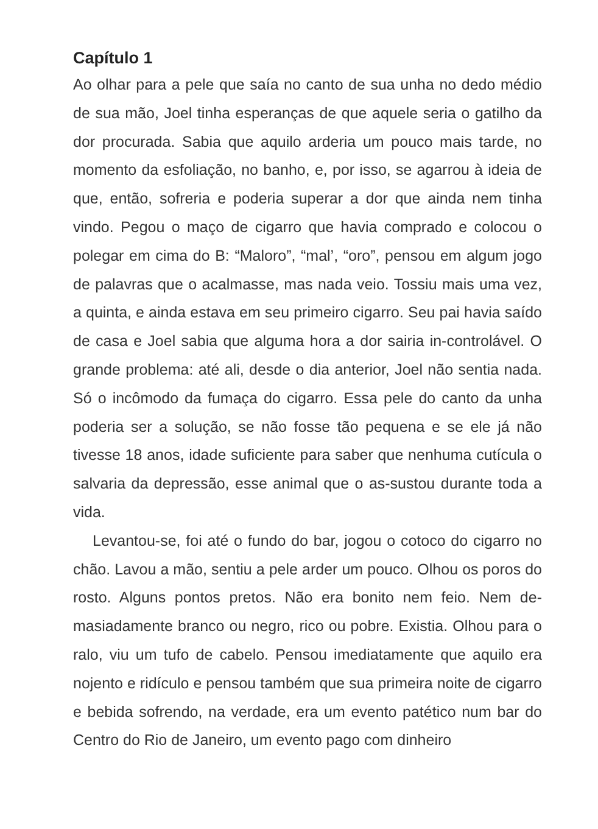Capítulo 1
Ao olhar para a pele que saía no canto de sua unha no dedo médio de sua mão, Joel tinha esperanças de que aquele seria o gatilho da dor procurada. Sabia que aquilo arderia um pouco mais tarde, no momento da esfoliação, no banho, e, por isso, se agarrou à ideia de que, então, sofreria e poderia superar a dor que ainda nem tinha vindo. Pegou o maço de cigarro que havia comprado e colocou o polegar em cima do B: “Maloro”, “mal’, “oro”, pensou em algum jogo de palavras que o acalmasse, mas nada veio. Tossiu mais uma vez, a quinta, e ainda estava em seu primeiro cigarro. Seu pai havia saído de casa e Joel sabia que alguma hora a dor sairia in-controlável. O grande problema: até ali, desde o dia anterior, Joel não sentia nada. Só o incômodo da fumaça do cigarro. Essa pele do canto da unha poderia ser a solução, se não fosse tão pequena e se ele já não tivesse 18 anos, idade suficiente para saber que nenhuma cutícula o salvaria da depressão, esse animal que o as-sustou durante toda a vida.
Levantou-se, foi até o fundo do bar, jogou o cotoco do cigarro no chão. Lavou a mão, sentiu a pele arder um pouco. Olhou os poros do rosto. Alguns pontos pretos. Não era bonito nem feio. Nem de-masiadamente branco ou negro, rico ou pobre. Existia. Olhou para o ralo, viu um tufo de cabelo. Pensou imediatamente que aquilo era nojento e ridículo e pensou também que sua primeira noite de cigarro e bebida sofrendo, na verdade, era um evento patético num bar do Centro do Rio de Janeiro, um evento pago com dinheiro